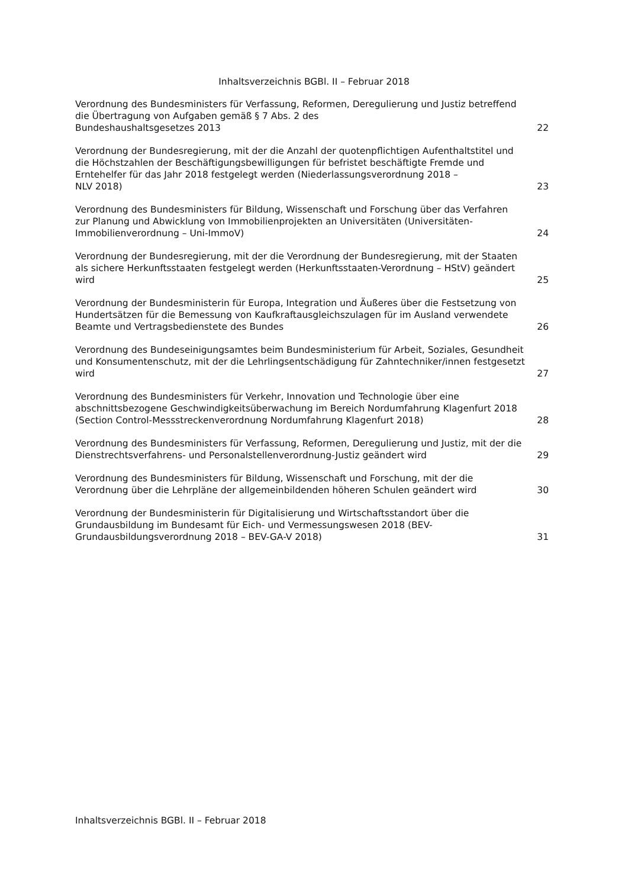Inhaltsverzeichnis BGBl. II – Februar 2018
Verordnung des Bundesministers für Verfassung, Reformen, Deregulierung und Justiz betreffend die Übertragung von Aufgaben gemäß § 7 Abs. 2 des
Bundeshaushaltsgesetzes 2013
22
Verordnung der Bundesregierung, mit der die Anzahl der quotenpflichtigen Aufenthaltstitel und die Höchstzahlen der Beschäftigungsbewilligungen für befristet beschäftigte Fremde und Erntehelfer für das Jahr 2018 festgelegt werden (Niederlassungsverordnung 2018 –
NLV 2018)
23
Verordnung des Bundesministers für Bildung, Wissenschaft und Forschung über das Verfahren zur Planung und Abwicklung von Immobilienprojekten an Universitäten (Universitäten-Immobilienverordnung – Uni-ImmoV)
24
Verordnung der Bundesregierung, mit der die Verordnung der Bundesregierung, mit der Staaten als sichere Herkunftsstaaten festgelegt werden (Herkunftsstaaten-Verordnung – HStV) geändert wird
25
Verordnung der Bundesministerin für Europa, Integration und Äußeres über die Festsetzung von Hundertsätzen für die Bemessung von Kaufkraftausgleichszulagen für im Ausland verwendete Beamte und Vertragsbedienstete des Bundes
26
Verordnung des Bundeseinigungsamtes beim Bundesministerium für Arbeit, Soziales, Gesundheit und Konsumentenschutz, mit der die Lehrlingsentschädigung für Zahntechniker/innen festgesetzt wird
27
Verordnung des Bundesministers für Verkehr, Innovation und Technologie über eine abschnittsbezogene Geschwindigkeitsüberwachung im Bereich Nordumfahrung Klagenfurt 2018 (Section Control-Messstreckenverordnung Nordumfahrung Klagenfurt 2018)
28
Verordnung des Bundesministers für Verfassung, Reformen, Deregulierung und Justiz, mit der die Dienstrechtsverfahrens- und Personalstellenverordnung-Justiz geändert wird
29
Verordnung des Bundesministers für Bildung, Wissenschaft und Forschung, mit der die Verordnung über die Lehrpläne der allgemeinbildenden höheren Schulen geändert wird
30
Verordnung der Bundesministerin für Digitalisierung und Wirtschaftsstandort über die Grundausbildung im Bundesamt für Eich- und Vermessungswesen 2018 (BEV-Grundausbildungsverordnung 2018 – BEV-GA-V 2018)
31
Inhaltsverzeichnis BGBl. II – Februar 2018